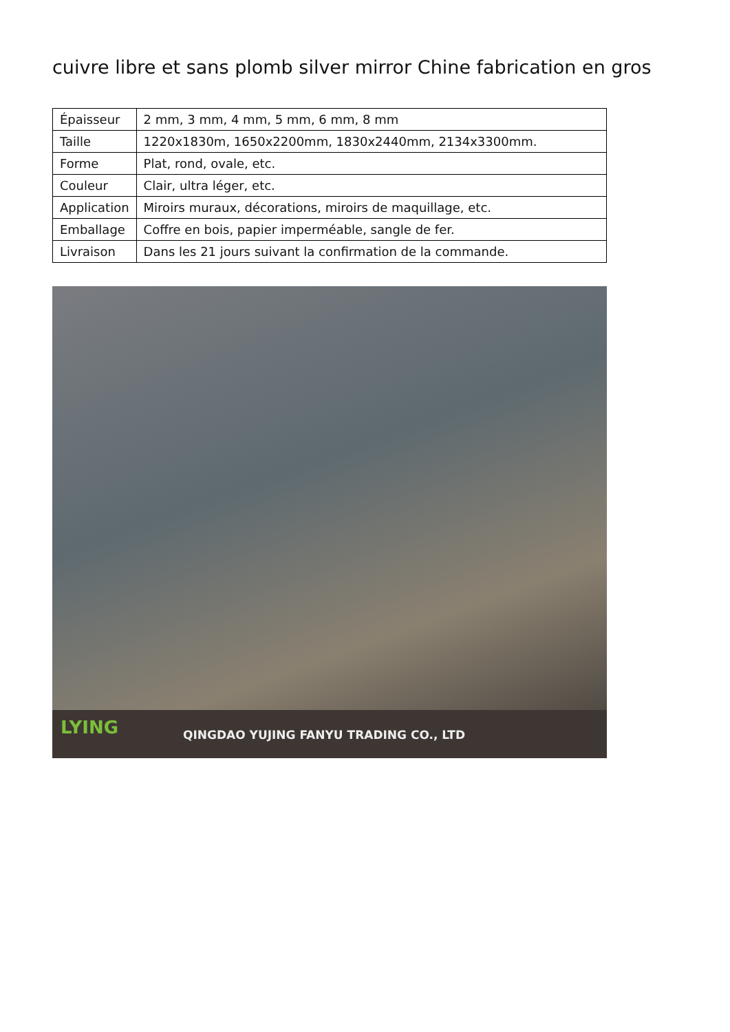cuivre libre et sans plomb silver mirror Chine fabrication en gros
| Épaisseur | 2 mm, 3 mm, 4 mm, 5 mm, 6 mm, 8 mm |
| Taille | 1220x1830m, 1650x2200mm, 1830x2440mm, 2134x3300mm. |
| Forme | Plat, rond, ovale, etc. |
| Couleur | Clair, ultra léger, etc. |
| Application | Miroirs muraux, décorations, miroirs de maquillage, etc. |
| Emballage | Coffre en bois, papier imperméable, sangle de fer. |
| Livraison | Dans les 21 jours suivant la confirmation de la commande. |
LYING
QINGDAO YUJING FANYU TRADING CO., LTD